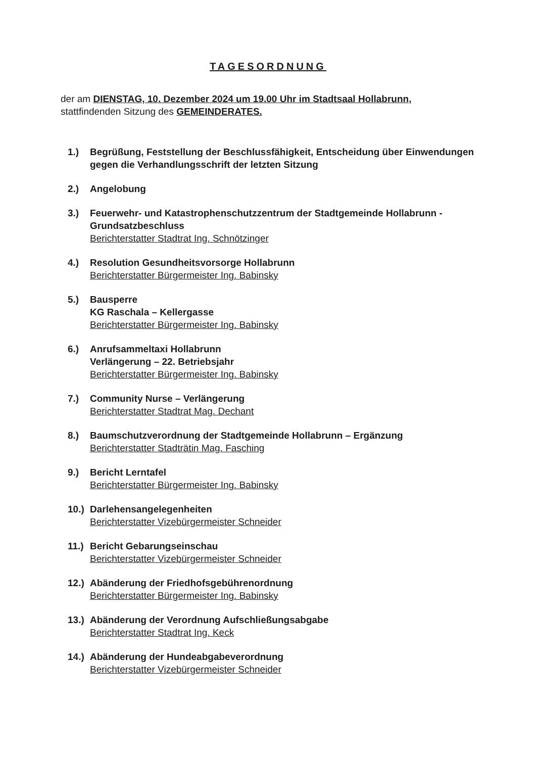TAGESORDNUNG
der am DIENSTAG, 10. Dezember 2024 um 19.00 Uhr im Stadtsaal Hollabrunn,
stattfindenden Sitzung des GEMEINDERATES.
1.) Begrüßung, Feststellung der Beschlussfähigkeit, Entscheidung über Einwendungen gegen die Verhandlungsschrift der letzten Sitzung
2.) Angelobung
3.) Feuerwehr- und Katastrophenschutzzentrum der Stadtgemeinde Hollabrunn - Grundsatzbeschluss
Berichterstatter Stadtrat Ing. Schnötzinger
4.) Resolution Gesundheitsvorsorge Hollabrunn
Berichterstatter Bürgermeister Ing. Babinsky
5.) Bausperre
KG Raschala – Kellergasse
Berichterstatter Bürgermeister Ing. Babinsky
6.) Anrufsammeltaxi Hollabrunn
Verlängerung – 22. Betriebsjahr
Berichterstatter Bürgermeister Ing. Babinsky
7.) Community Nurse – Verlängerung
Berichterstatter Stadtrat Mag. Dechant
8.) Baumschutzverordnung der Stadtgemeinde Hollabrunn – Ergänzung
Berichterstatter Stadträtin Mag. Fasching
9.) Bericht Lerntafel
Berichterstatter Bürgermeister Ing. Babinsky
10.)
Darlehensangelegenheiten
Berichterstatter Vizebürgermeister Schneider
11.)
Bericht Gebarungseinschau
Berichterstatter Vizebürgermeister Schneider
12.)
Abänderung der Friedhofsgebührenordnung
Berichterstatter Bürgermeister Ing. Babinsky
13.)
Abänderung der Verordnung Aufschließungsabgabe
Berichterstatter Stadtrat Ing. Keck
14.)
Abänderung der Hundeabgabeverordnung
Berichterstatter Vizebürgermeister Schneider